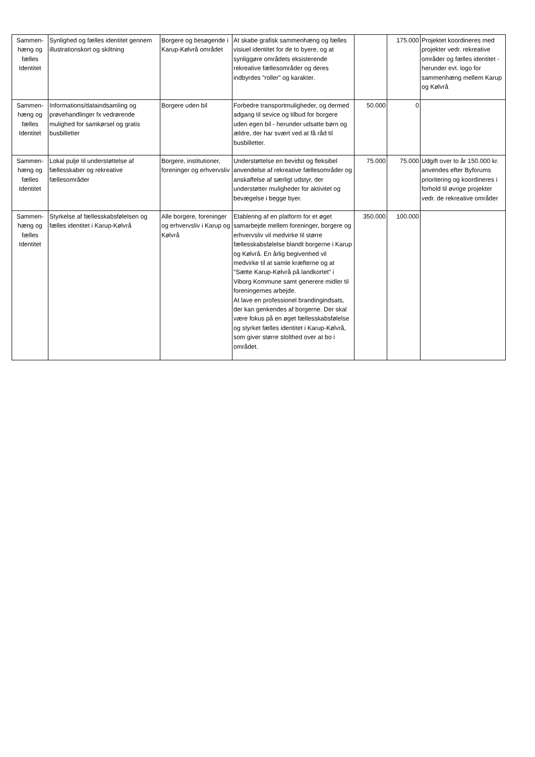| Sammen-hæng og fælles Identitet | Synlighed og fælles identitet gennem illustrationskort og skiltning | Borgere og besøgende i Karup-Kølvrå området | At skabe grafisk sammenhæng og fælles visiuel identitet for de to byere, og at synliggøre områdets eksisterende rekreative fællesområder og deres indbyrdes "roller" og karakter. | | 175.000 | Projektet koordineres med projekter vedr. rekreative områder og fælles identitet - herunder evt. logo for sammenhæng mellem Karup og Kølvrå |
| Sammen-hæng og fælles Identitet | Informations/dataindsamling og prøvehandlinger fx vedrørende mulighed for samkørsel og gratis busbilletter | Borgere uden bil | Forbedre transportmuligheder, og dermed adgang til sevice og tilbud for borgere uden egen bil - herunder udsatte børn og ældre, der har svært ved at få råd til busbilletter. | 50.000 | 0 | |
| Sammen-hæng og fælles Identitet | Lokal pulje til understøttelse af fællesskaber og rekreative fællesområder | Borgere, institutioner, foreninger og erhvervsliv | Understøttelse en bevidst og fleksibel anvendelse af rekreative fællesområder og anskaffelse af særligt udstyr, der understøtter muligheder for aktivitet og bevægelse i begge byer. | 75.000 | 75.000 | Udgift over to år 150.000 kr. anvendes efter Byforums prioritering og koordineres i forhold til øvrige projekter vedr. de rekreative områder |
| Sammen-hæng og fælles Identitet | Styrkelse af fællesskabsfølelsen og fælles identitet i Karup-Kølvrå | Alle borgere, foreninger og erhvervsliv i Karup og Kølvrå | Etablering af en platform for et øget samarbejde mellem foreninger, borgere og erhvervsliv vil medvirke til større fællesskabsfølelse blandt borgerne i Karup og Kølvrå. En årlig begivenhed vil medvirke til at samle kræfterne og at "Sætte Karup-Kølvrå på landkortet" i Viborg Kommune samt generere midler til foreningernes arbejde. At lave en professionel brandingindsats, der kan genkendes af borgerne. Der skal være fokus på en øget fællesskabsfølelse og styrket fælles identitet i Karup-Kølvrå, som giver større stolthed over at bo i området. | 350.000 | 100.000 | |